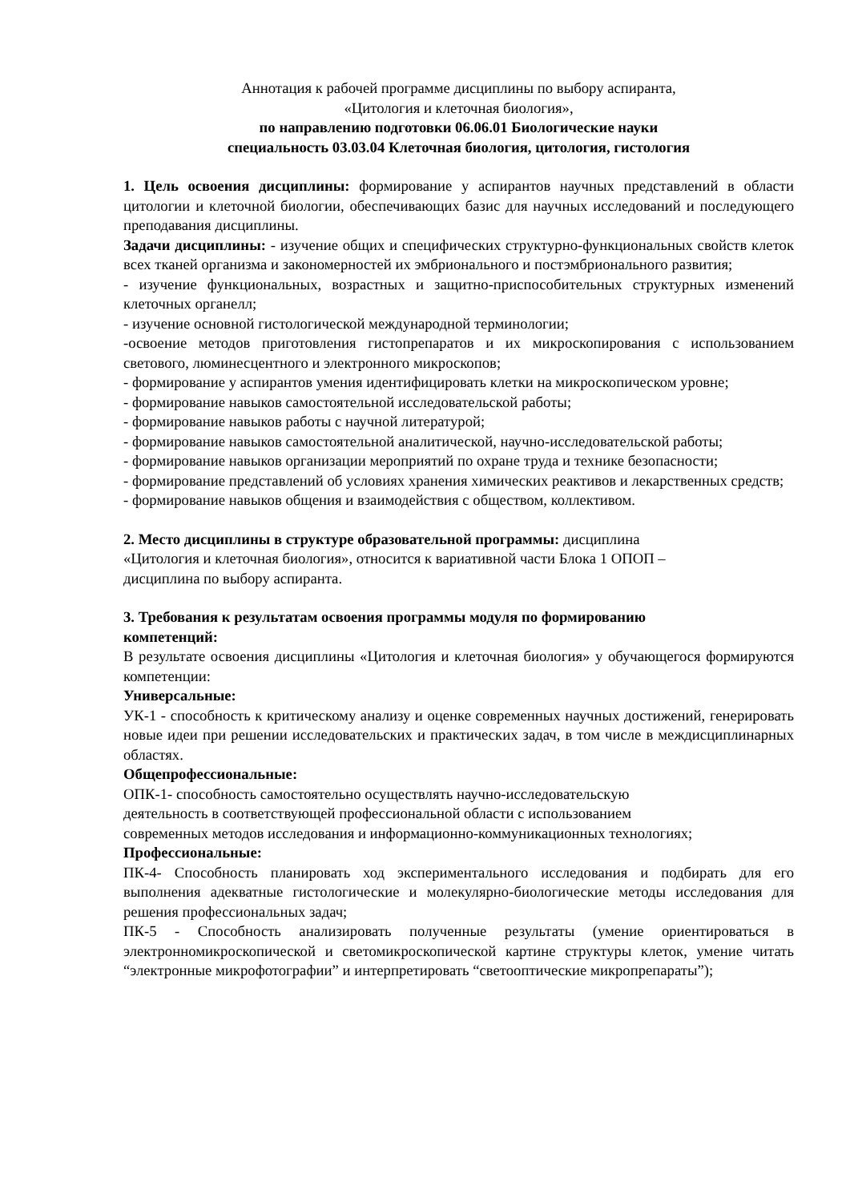Аннотация к рабочей программе дисциплины по выбору аспиранта,
«Цитология и клеточная биология»,
по направлению подготовки 06.06.01 Биологические науки
специальность 03.03.04 Клеточная биология, цитология, гистология
1. Цель освоения дисциплины: формирование у аспирантов научных представлений в области цитологии и клеточной биологии, обеспечивающих базис для научных исследований и последующего преподавания дисциплины.
Задачи дисциплины: - изучение общих и специфических структурно-функциональных свойств клеток всех тканей организма и закономерностей их эмбрионального и постэмбрионального развития;
- изучение функциональных, возрастных и защитно-приспособительных структурных изменений клеточных органелл;
- изучение основной гистологической международной терминологии;
-освоение методов приготовления гистопрепаратов и их микроскопирования с использованием светового, люминесцентного и электронного микроскопов;
- формирование у аспирантов умения идентифицировать клетки на микроскопическом уровне;
- формирование навыков самостоятельной исследовательской работы;
- формирование навыков работы с научной литературой;
- формирование навыков самостоятельной аналитической, научно-исследовательской работы;
- формирование навыков организации мероприятий по охране труда и технике безопасности;
- формирование представлений об условиях хранения химических реактивов и лекарственных средств;
- формирование навыков общения и взаимодействия с обществом, коллективом.
2. Место дисциплины в структуре образовательной программы: дисциплина
«Цитология и клеточная биология», относится к вариативной части Блока 1 ОПОП –
дисциплина по выбору аспиранта.
3. Требования к результатам освоения программы модуля по формированию
компетенций:
В результате освоения дисциплины «Цитология и клеточная биология» у обучающегося формируются компетенции:
Универсальные:
УК-1 - способность к критическому анализу и оценке современных научных достижений, генерировать новые идеи при решении исследовательских и практических задач, в том числе в междисциплинарных областях.
Общепрофессиональные:
ОПК-1- способность самостоятельно осуществлять научно-исследовательскую
деятельность в соответствующей профессиональной области с использованием
современных методов исследования и информационно-коммуникационных технологиях;
Профессиональные:
ПК-4- Способность планировать ход экспериментального исследования и подбирать для его выполнения адекватные гистологические и молекулярно-биологические методы исследования для решения профессиональных задач;
ПК-5 - Способность анализировать полученные результаты (умение ориентироваться в электронномикроскопической и светомикроскопической картине структуры клеток, умение читать “электронные микрофотографии” и интерпретировать “светооптические микропрепараты”);